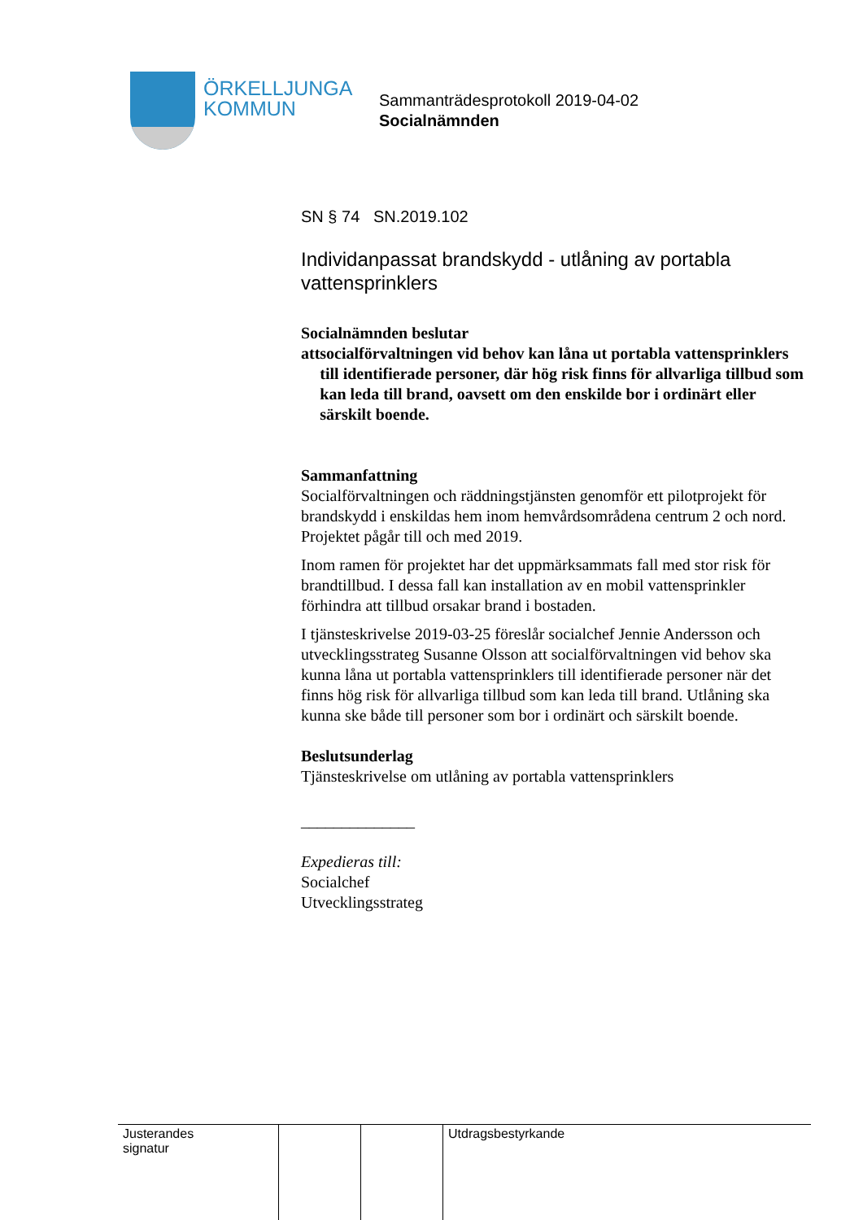ÖRKELLJUNGA
KOMMUN
Sammanträdesprotokoll 2019-04-02
Socialnämnden
SN § 74 SN.2019.102
Individanpassat brandskydd - utlåning av portabla vattensprinklers
Socialnämnden beslutar
att socialförvaltningen vid behov kan låna ut portabla vattensprinklers till identifierade personer, där hög risk finns för allvarliga tillbud som kan leda till brand, oavsett om den enskilde bor i ordinärt eller särskilt boende.
Sammanfattning
Socialförvaltningen och räddningstjänsten genomför ett pilotprojekt för brandskydd i enskildas hem inom hemvårdsområdena centrum 2 och nord. Projektet pågår till och med 2019.
Inom ramen för projektet har det uppmärksammats fall med stor risk för brandtillbud. I dessa fall kan installation av en mobil vattensprinkler förhindra att tillbud orsakar brand i bostaden.
I tjänsteskrivelse 2019-03-25 föreslår socialchef Jennie Andersson och utvecklingsstrateg Susanne Olsson att socialförvaltningen vid behov ska kunna låna ut portabla vattensprinklers till identifierade personer när det finns hög risk för allvarliga tillbud som kan leda till brand. Utlåning ska kunna ske både till personer som bor i ordinärt och särskilt boende.
Beslutsunderlag
Tjänsteskrivelse om utlåning av portabla vattensprinklers
______________
Expedieras till:
Socialchef
Utvecklingsstrateg
| Justerandes signatur | | | Utdragsbestyrkande |